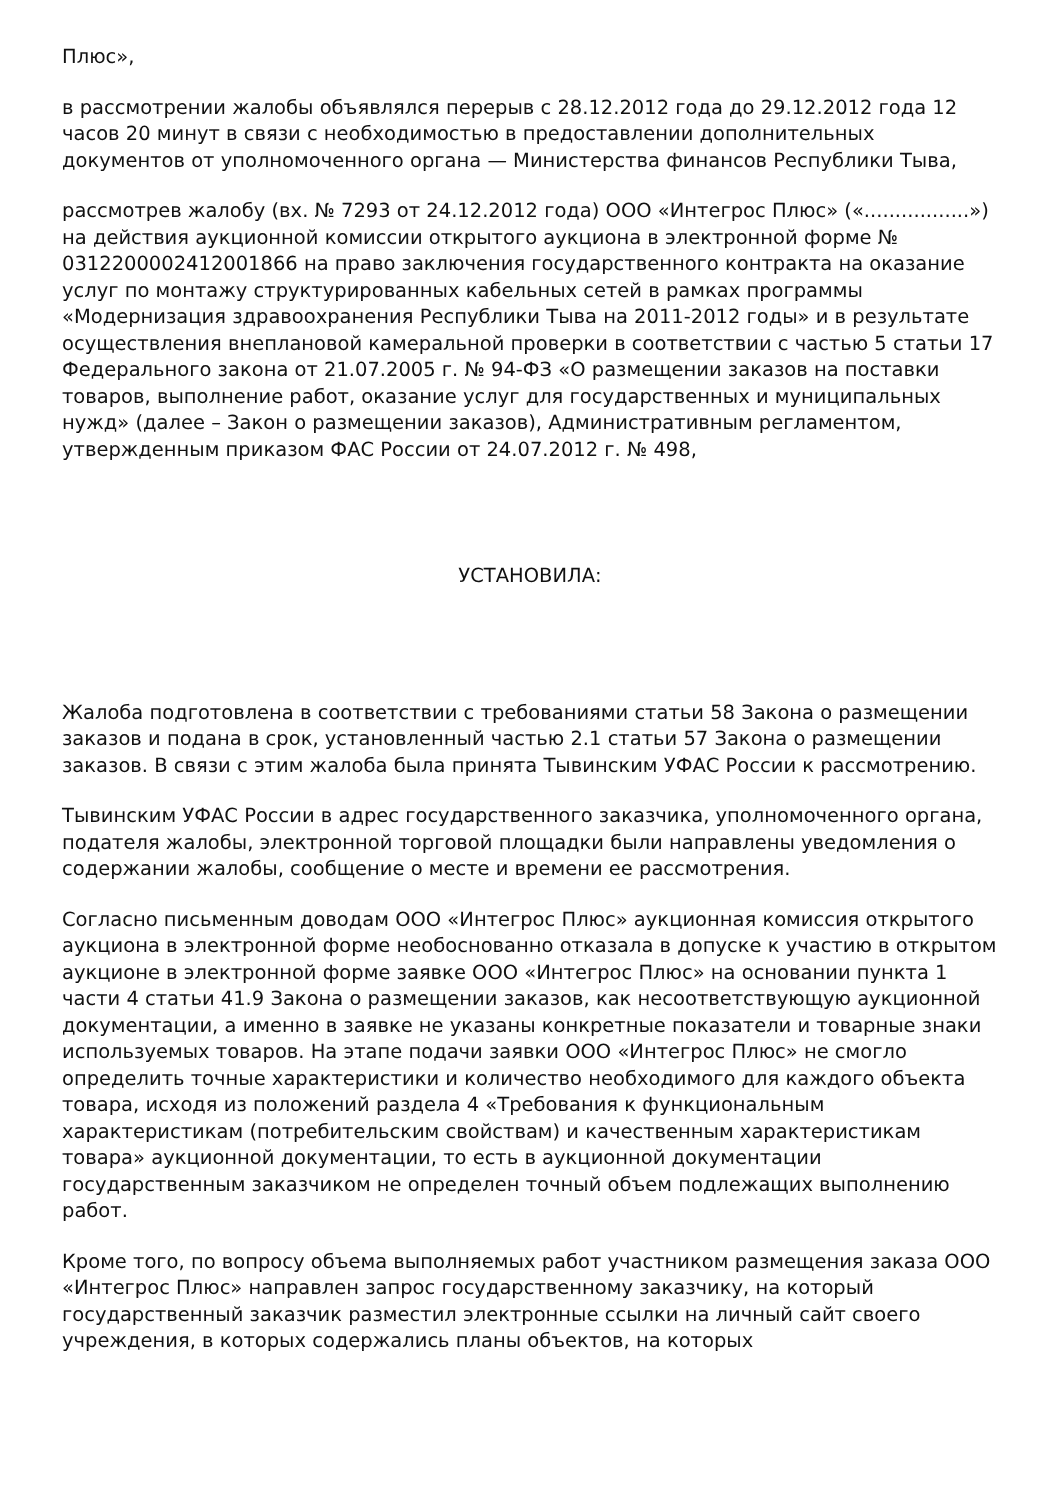Плюс»,
в рассмотрении жалобы объявлялся перерыв с 28.12.2012 года до 29.12.2012 года 12 часов 20 минут в связи с необходимостью в предоставлении дополнительных документов от уполномоченного органа — Министерства финансов Республики Тыва,
рассмотрев жалобу (вх. № 7293 от 24.12.2012 года) ООО «Интегрос Плюс» («.................») на действия аукционной комиссии открытого аукциона в электронной форме № 0312200002412001866 на право заключения государственного контракта на оказание услуг по монтажу структурированных кабельных сетей в рамках программы «Модернизация здравоохранения Республики Тыва на 2011-2012 годы» и в результате осуществления внеплановой камеральной проверки в соответствии с частью 5 статьи 17 Федерального закона от 21.07.2005 г. № 94-ФЗ «О размещении заказов на поставки товаров, выполнение работ, оказание услуг для государственных и муниципальных нужд» (далее – Закон о размещении заказов), Административным регламентом, утвержденным приказом ФАС России от 24.07.2012 г. № 498,
УСТАНОВИЛА:
Жалоба подготовлена в соответствии с требованиями статьи 58 Закона о размещении заказов и подана в срок, установленный частью 2.1 статьи 57 Закона о размещении заказов. В связи с этим жалоба была принята Тывинским УФАС России к рассмотрению.
Тывинским УФАС России в адрес государственного заказчика, уполномоченного органа, подателя жалобы, электронной торговой площадки были направлены уведомления о содержании жалобы, сообщение о месте и времени ее рассмотрения.
Согласно письменным доводам ООО «Интегрос Плюс» аукционная комиссия открытого аукциона в электронной форме необоснованно отказала в допуске к участию в открытом аукционе в электронной форме заявке ООО «Интегрос Плюс» на основании пункта 1 части 4 статьи 41.9 Закона о размещении заказов, как несоответствующую аукционной документации, а именно в заявке не указаны конкретные показатели и товарные знаки используемых товаров. На этапе подачи заявки ООО «Интегрос Плюс» не смогло определить точные характеристики и количество необходимого для каждого объекта товара, исходя из положений раздела 4 «Требования к функциональным характеристикам (потребительским свойствам) и качественным характеристикам товара» аукционной документации, то есть в аукционной документации государственным заказчиком не определен точный объем подлежащих выполнению работ.
Кроме того, по вопросу объема выполняемых работ участником размещения заказа ООО «Интегрос Плюс» направлен запрос государственному заказчику, на который государственный заказчик разместил электронные ссылки на личный сайт своего учреждения, в которых содержались планы объектов, на которых